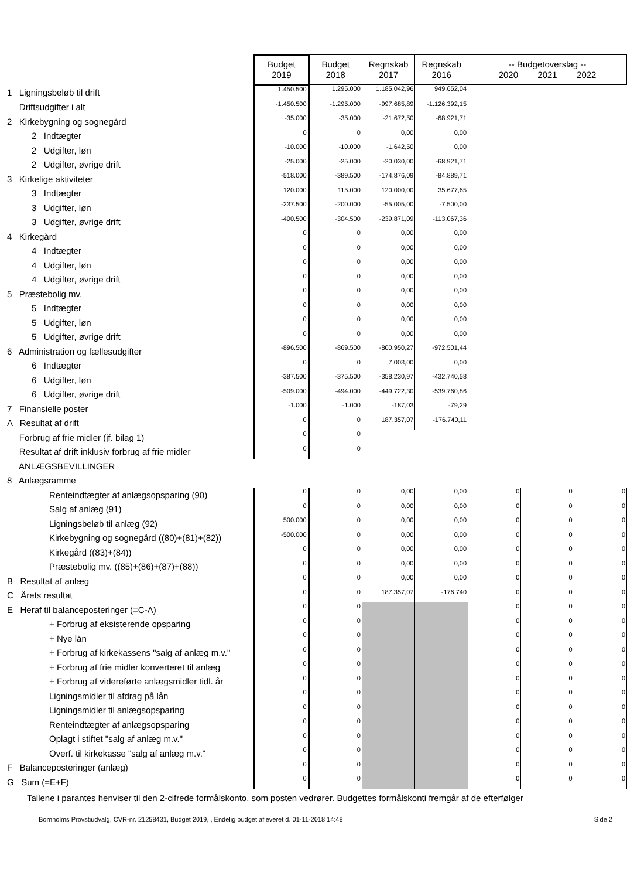| | Budget 2019 | Budget 2018 | Regnskab 2017 | Regnskab 2016 | -- Budgetoverslag -- 2020 2021 2022 | | |
| 1 Ligningsbeløb til drift | 1.450.500 | 1.295.000 | 1.185.042,96 | 949.652,04 | | | |
| Driftsudgifter i alt | -1.450.500 | -1.295.000 | -997.685,89 | -1.126.392,15 | | | |
| 2 Kirkebygning og sognegård | -35.000 | -35.000 | -21.672,50 | -68.921,71 | | | |
| 2 Indtægter | 0 | 0 | 0,00 | 0,00 | | | |
| 2 Udgifter, løn | -10.000 | -10.000 | -1.642,50 | 0,00 | | | |
| 2 Udgifter, øvrige drift | -25.000 | -25.000 | -20.030,00 | -68.921,71 | | | |
| 3 Kirkelige aktiviteter | -518.000 | -389.500 | -174.876,09 | -84.889,71 | | | |
| 3 Indtægter | 120.000 | 115.000 | 120.000,00 | 35.677,65 | | | |
| 3 Udgifter, løn | -237.500 | -200.000 | -55.005,00 | -7.500,00 | | | |
| 3 Udgifter, øvrige drift | -400.500 | -304.500 | -239.871,09 | -113.067,36 | | | |
| 4 Kirkegård | 0 | 0 | 0,00 | 0,00 | | | |
| 4 Indtægter | 0 | 0 | 0,00 | 0,00 | | | |
| 4 Udgifter, løn | 0 | 0 | 0,00 | 0,00 | | | |
| 4 Udgifter, øvrige drift | 0 | 0 | 0,00 | 0,00 | | | |
| 5 Præstebolig mv. | 0 | 0 | 0,00 | 0,00 | | | |
| 5 Indtægter | 0 | 0 | 0,00 | 0,00 | | | |
| 5 Udgifter, løn | 0 | 0 | 0,00 | 0,00 | | | |
| 5 Udgifter, øvrige drift | 0 | 0 | 0,00 | 0,00 | | | |
| 6 Administration og fællesudgifter | -896.500 | -869.500 | -800.950,27 | -972.501,44 | | | |
| 6 Indtægter | 0 | 0 | 7.003,00 | 0,00 | | | |
| 6 Udgifter, løn | -387.500 | -375.500 | -358.230,97 | -432.740,58 | | | |
| 6 Udgifter, øvrige drift | -509.000 | -494.000 | -449.722,30 | -539.760,86 | | | |
| 7 Finansielle poster | -1.000 | -1.000 | -187,03 | -79,29 | | | |
| A Resultat af drift | 0 | 0 | 187.357,07 | -176.740,11 | | | |
| Forbrug af frie midler (jf. bilag 1) | 0 | 0 | | | | | |
| Resultat af drift inklusiv forbrug af frie midler | 0 | 0 | | | | | |
| ANLÆGSBEVILLINGER | | | | | | | |
| 8 Anlægsramme | | | | | | | |
| Renteindtægter af anlægsopsparing (90) | 0 | 0 | 0,00 | 0,00 | 0 | 0 | 0 |
| Salg af anlæg (91) | 0 | 0 | 0,00 | 0,00 | 0 | 0 | 0 |
| Ligningsbeløb til anlæg (92) | 500.000 | 0 | 0,00 | 0,00 | 0 | 0 | 0 |
| Kirkebygning og sognegård ((80)+(81)+(82)) | -500.000 | 0 | 0,00 | 0,00 | 0 | 0 | 0 |
| Kirkegård ((83)+(84)) | 0 | 0 | 0,00 | 0,00 | 0 | 0 | 0 |
| Præstebolig mv. ((85)+(86)+(87)+(88)) | 0 | 0 | 0,00 | 0,00 | 0 | 0 | 0 |
| B Resultat af anlæg | 0 | 0 | 0,00 | 0,00 | 0 | 0 | 0 |
| C Årets resultat | 0 | 0 | 187.357,07 | -176.740 | 0 | 0 | 0 |
| E Heraf til balanceposteringer (=C-A) | 0 | 0 | | | 0 | 0 | 0 |
| + Forbrug af eksisterende opsparing | 0 | 0 | | | 0 | 0 | 0 |
| + Nye lån | 0 | 0 | | | 0 | 0 | 0 |
| + Forbrug af kirkekassens "salg af anlæg m.v." | 0 | 0 | | | 0 | 0 | 0 |
| + Forbrug af frie midler konverteret til anlæg | 0 | 0 | | | 0 | 0 | 0 |
| + Forbrug af videreførte anlægsmidler tidl. år | 0 | 0 | | | 0 | 0 | 0 |
| Ligningsmidler til afdrag på lån | 0 | 0 | | | 0 | 0 | 0 |
| Ligningsmidler til anlægsopsparing | 0 | 0 | | | 0 | 0 | 0 |
| Renteindtægter af anlægsopsparing | 0 | 0 | | | 0 | 0 | 0 |
| Oplagt i stiftet "salg af anlæg m.v." | 0 | 0 | | | 0 | 0 | 0 |
| Overf. til kirkekasse "salg af anlæg m.v." | 0 | 0 | | | 0 | 0 | 0 |
| F Balanceposteringer (anlæg) | 0 | 0 | | | 0 | 0 | 0 |
| G Sum (=E+F) | 0 | 0 | | | 0 | 0 | 0 |
Tallene i parantes henviser til den 2-cifrede formålskonto, som posten vedrører. Budgettes formålskonti fremgår af de efterfølger
Bornholms Provstiudvalg, CVR-nr. 21258431, Budget 2019, , Endelig budget afleveret d. 01-11-2018 14:48 Side 2